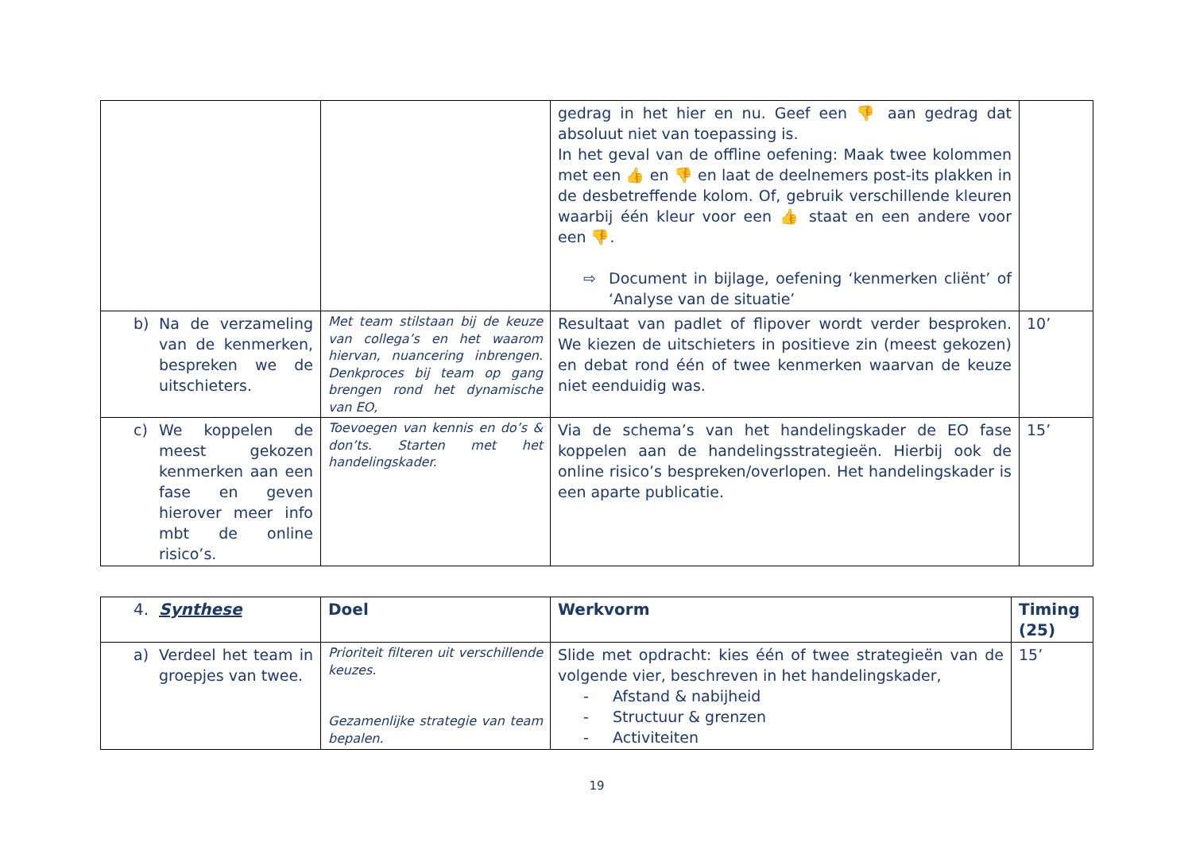| | | gedrag in het hier en nu. Geef een 👎 aan gedrag dat absoluut niet van toepassing is. In het geval van de offline oefening: Maak twee kolommen met een 👍 en 👎 en laat de deelnemers post-its plakken in de desbetreffende kolom. Of, gebruik verschillende kleuren waarbij één kleur voor een 👍 staat en een andere voor een 👎 . ⇨ Document in bijlage, oefening ‘kenmerken cliënt’ of ‘Analyse van de situatie’ | |
| b) Na de verzameling van de kenmerken, bespreken we de uitschieters. | Met team stilstaan bij de keuze van collega’s en het waarom hiervan, nuancering inbrengen. Denkproces bij team op gang brengen rond het dynamische van EO, | Resultaat van padlet of flipover wordt verder besproken. We kiezen de uitschieters in positieve zin (meest gekozen) en debat rond één of twee kenmerken waarvan de keuze niet eenduidig was. | 10’ |
| c) We koppelen de meest gekozen kenmerken aan een fase en geven hierover meer info mbt de online risico’s. | Toevoegen van kennis en do’s & don’ts. Starten met het handelingskader. | Via de schema’s van het handelingskader de EO fase koppelen aan de handelingsstrategieën. Hierbij ook de online risico’s bespreken/overlopen. Het handelingskader is een aparte publicatie. | 15’ |
| 4. Synthese | Doel | Werkvorm | Timing (25) |
| --- | --- | --- | --- |
| a) Verdeel het team in groepjes van twee. | Prioriteit filteren uit verschillende keuzes. Gezamenlijke strategie van team bepalen. | Slide met opdracht: kies één of twee strategieën van de volgende vier, beschreven in het handelingskader, - Afstand & nabijheid - Structuur & grenzen - Activiteiten | 15’ |
19